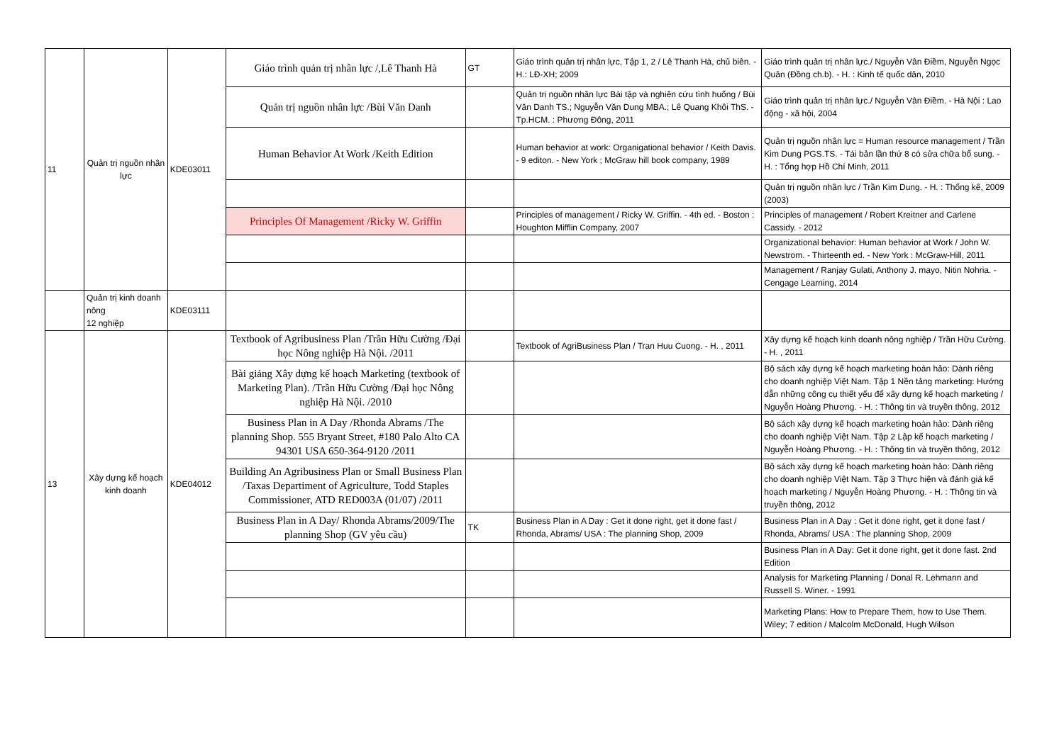| 11 | Quản trị nguồn nhân lực | KDE03011 | Giáo trình quản trị nhân lực /,Lê Thanh Hà | GT | Giáo trình quản trị nhân lực, Tập 1, 2 / Lê Thanh Hà, chủ biên. - H.: LĐ-XH; 2009 | Giáo trình quản trị nhân lực./ Nguyễn Vân Điềm, Nguyễn Ngọc Quân (Đồng ch.b). - H. : Kinh tế quốc dân, 2010 |
| | | | Quản trị nguồn nhân lực /Bùi Văn Danh | | Quản trị nguồn nhân lực Bài tập và nghiên cứu tình huống / Bùi Văn Danh TS.; Nguyễn Văn Dung MBA.; Lê Quang Khôi ThS. - Tp.HCM. : Phương Đông, 2011 | Giáo trình quản trị nhân lực./ Nguyễn Vân Điềm. - Hà Nội : Lao động - xã hội, 2004 |
| | | | Human Behavior At Work /Keith Edition | | Human behavior at work: Organigational behavior / Keith Davis. - 9 editon. - New York ; McGraw hill book company, 1989 | Quản trị nguồn nhân lực = Human resource management / Trần Kim Dung PGS.TS. - Tái bản lần thứ 8 có sửa chữa bổ sung. - H. : Tổng hợp Hồ Chí Minh, 2011 |
| | | | | | | Quản trị nguồn nhân lực / Trần Kim Dung. - H. : Thống kê, 2009 (2003) |
| | | | Principles Of Management /Ricky W. Griffin | | Principles of management / Ricky W. Griffin. - 4th ed. - Boston : Houghton Mifflin Company, 2007 | Principles of management / Robert Kreitner and Carlene Cassidy. - 2012 |
| | | | | | | Organizational behavior: Human behavior at Work / John W. Newstrom. - Thirteenth ed. - New York : McGraw-Hill, 2011 |
| | | | | | | Management / Ranjay Gulati, Anthony J. mayo, Nitin Nohria. - Cengage Learning, 2014 |
| | Quản trị kinh doanh nông 12 nghiệp | KDE03111 | | | | |
| 13 | Xây dựng kế hoạch kinh doanh | KDE04012 | Textbook of Agribusiness Plan /Trần Hữu Cường /Đại học Nông nghiệp Hà Nội. /2011 | | Textbook of AgriBusiness Plan / Tran Huu Cuong. - H. , 2011 | Xây dựng kế hoạch kinh doanh nông nghiệp / Trần Hữu Cường. - H. , 2011 |
| | | | Bài giảng Xây dựng kế hoạch Marketing (textbook of Marketing Plan). /Trần Hữu Cường /Đại học Nông nghiệp Hà Nội. /2010 | | | Bộ sách xây dựng kế hoạch marketing hoàn hảo: Dành riêng cho doanh nghiệp Việt Nam. Tập 1 Nền tảng marketing: Hướng dẫn những công cụ thiết yếu để xây dựng kế hoạch marketing / Nguyễn Hoàng Phương. - H. : Thông tin và truyền thông, 2012 |
| | | | Business Plan in A Day /Rhonda Abrams /The planning Shop. 555 Bryant Street, #180 Palo Alto CA 94301 USA 650-364-9120 /2011 | | | Bộ sách xây dựng kế hoạch marketing hoàn hảo: Dành riêng cho doanh nghiệp Việt Nam. Tập 2 Lập kế hoạch marketing / Nguyễn Hoàng Phương. - H. : Thông tin và truyền thông, 2012 |
| | | | Building An Agribusiness Plan or Small Business Plan /Taxas Departiment of Agriculture, Todd Staples Commissioner, ATD RED003A (01/07) /2011 | | | Bộ sách xây dựng kế hoạch marketing hoàn hảo: Dành riêng cho doanh nghiệp Việt Nam. Tập 3 Thực hiện và đánh giá kế hoạch marketing / Nguyễn Hoàng Phương. - H. : Thông tin và truyền thông, 2012 |
| | | | Business Plan in A Day/ Rhonda Abrams/2009/The planning Shop (GV yêu cầu) | TK | Business Plan in A Day : Get it done right, get it done fast / Rhonda, Abrams/ USA : The planning Shop, 2009 | Business Plan in A Day : Get it done right, get it done fast / Rhonda, Abrams/ USA : The planning Shop, 2009 |
| | | | | | | Business Plan in A Day: Get it done right, get it done fast. 2nd Edition |
| | | | | | | Analysis for Marketing Planning / Donal R. Lehmann and Russell S. Winer. - 1991 |
| | | | | | | Marketing Plans: How to Prepare Them, how to Use Them. Wiley; 7 edition / Malcolm McDonald, Hugh Wilson |